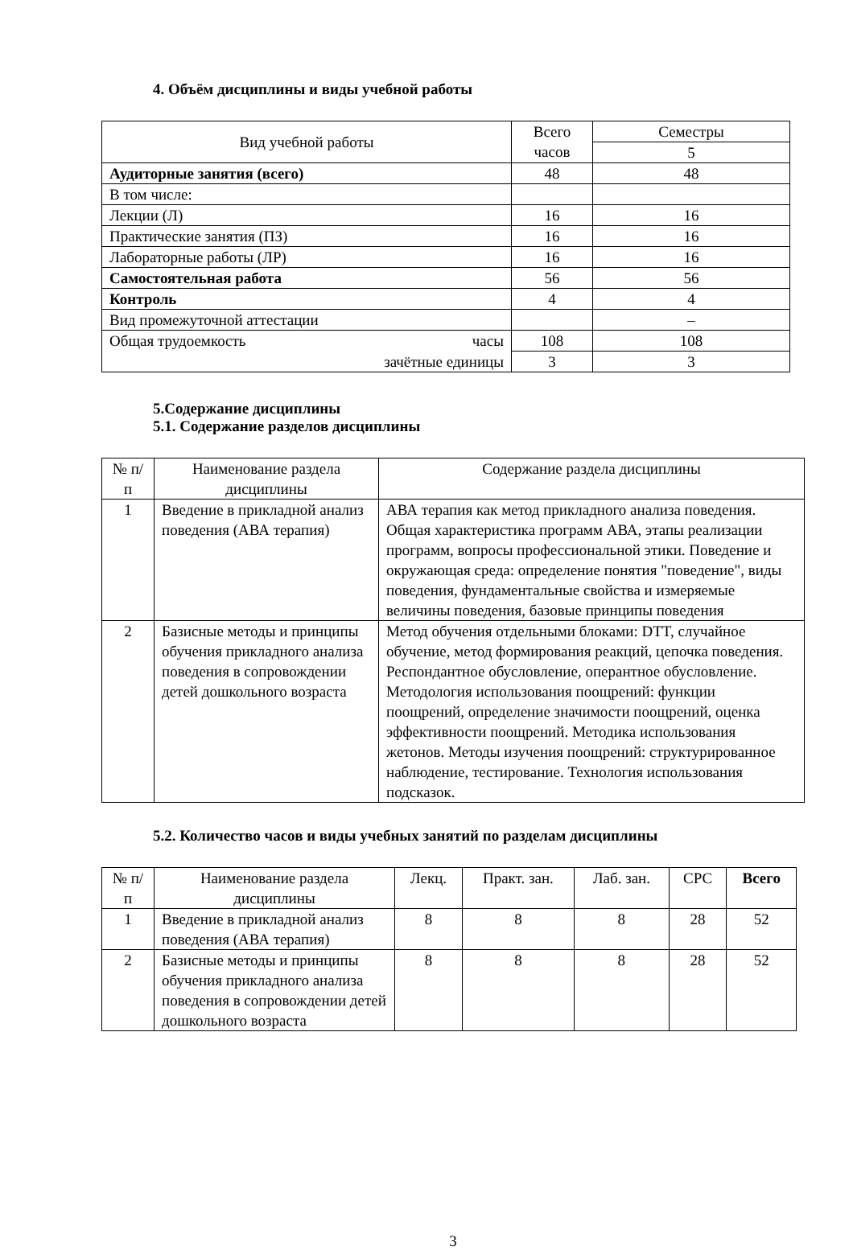4. Объём дисциплины и виды учебной работы
| Вид учебной работы | Всего часов | Семестры |
| --- | --- | --- |
| | | 5 |
| Аудиторные занятия (всего) | 48 | 48 |
| В том числе: | | |
| Лекции (Л) | 16 | 16 |
| Практические занятия (ПЗ) | 16 | 16 |
| Лабораторные работы (ЛР) | 16 | 16 |
| Самостоятельная работа | 56 | 56 |
| Контроль | 4 | 4 |
| Вид промежуточной аттестации | | – |
| Общая трудоемкость часы | 108 | 108 |
| зачётные единицы | 3 | 3 |
5.Содержание дисциплины
5.1. Содержание разделов дисциплины
| № п/п | Наименование раздела дисциплины | Содержание раздела дисциплины |
| --- | --- | --- |
| 1 | Введение в прикладной анализ поведения (АВА терапия) | АВА терапия как метод прикладного анализа поведения. Общая характеристика программ АВА, этапы реализации программ, вопросы профессиональной этики. Поведение и окружающая среда: определение понятия "поведение", виды поведения, фундаментальные свойства и измеряемые величины поведения, базовые принципы поведения |
| 2 | Базисные методы и принципы обучения прикладного анализа поведения в сопровождении детей дошкольного возраста | Метод обучения отдельными блоками: DTT, случайное обучение, метод формирования реакций, цепочка поведения. Респондантное обусловление, оперантное обусловление. Методология использования поощрений: функции поощрений, определение значимости поощрений, оценка эффективности поощрений. Методика использования жетонов. Методы изучения поощрений: структурированное наблюдение, тестирование. Технология использования подсказок. |
5.2. Количество часов и виды учебных занятий по разделам дисциплины
| № п/п | Наименование раздела дисциплины | Лекц. | Практ. зан. | Лаб. зан. | СРС | Всего |
| --- | --- | --- | --- | --- | --- | --- |
| 1 | Введение в прикладной анализ поведения (АВА терапия) | 8 | 8 | 8 | 28 | 52 |
| 2 | Базисные методы и принципы обучения прикладного анализа поведения в сопровождении детей дошкольного возраста | 8 | 8 | 8 | 28 | 52 |
3